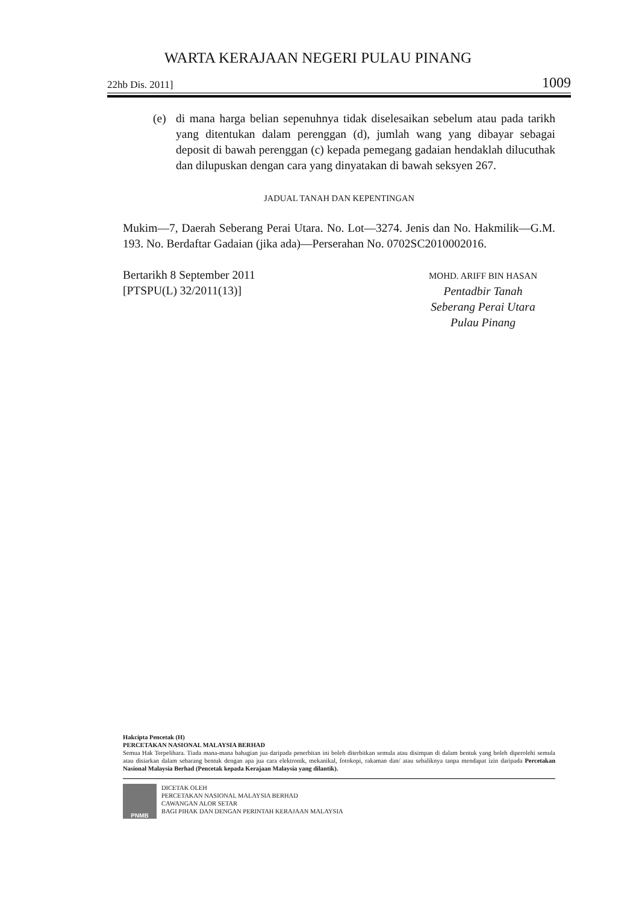WARTA KERAJAAN NEGERI PULAU PINANG
22hb Dis. 2011] 1009
(e) di mana harga belian sepenuhnya tidak diselesaikan sebelum atau pada tarikh yang ditentukan dalam perenggan (d), jumlah wang yang dibayar sebagai deposit di bawah perenggan (c) kepada pemegang gadaian hendaklah dilucuthak dan dilupuskan dengan cara yang dinyatakan di bawah seksyen 267.
JADUAL TANAH DAN KEPENTINGAN
Mukim—7, Daerah Seberang Perai Utara. No. Lot—3274. Jenis dan No. Hakmilik—G.M. 193. No. Berdaftar Gadaian (jika ada)—Perserahan No. 0702SC2010002016.
Bertarikh 8 September 2011
[PTSPU(L) 32/2011(13)]
MOHD. ARIFF BIN HASAN
Pentadbir Tanah
Seberang Perai Utara
Pulau Pinang
Hakcipta Pencetak (H)
PERCETAKAN NASIONAL MALAYSIA BERHAD
Semua Hak Terpelihara. Tiada mana-mana bahagian jua daripada penerbitan ini boleh diterbitkan semula atau disimpan di dalam bentuk yang boleh diperolehi semula atau disiarkan dalam sebarang bentuk dengan apa jua cara elektronik, mekanikal, fotokopi, rakaman dan/ atau sebaliknya tanpa mendapat izin daripada Percetakan Nasional Malaysia Berhad (Pencetak kepada Kerajaan Malaysia yang dilantik).
PNMB
DICETAK OLEH
PERCETAKAN NASIONAL MALAYSIA BERHAD
CAWANGAN ALOR SETAR
BAGI PIHAK DAN DENGAN PERINTAH KERAJAAN MALAYSIA